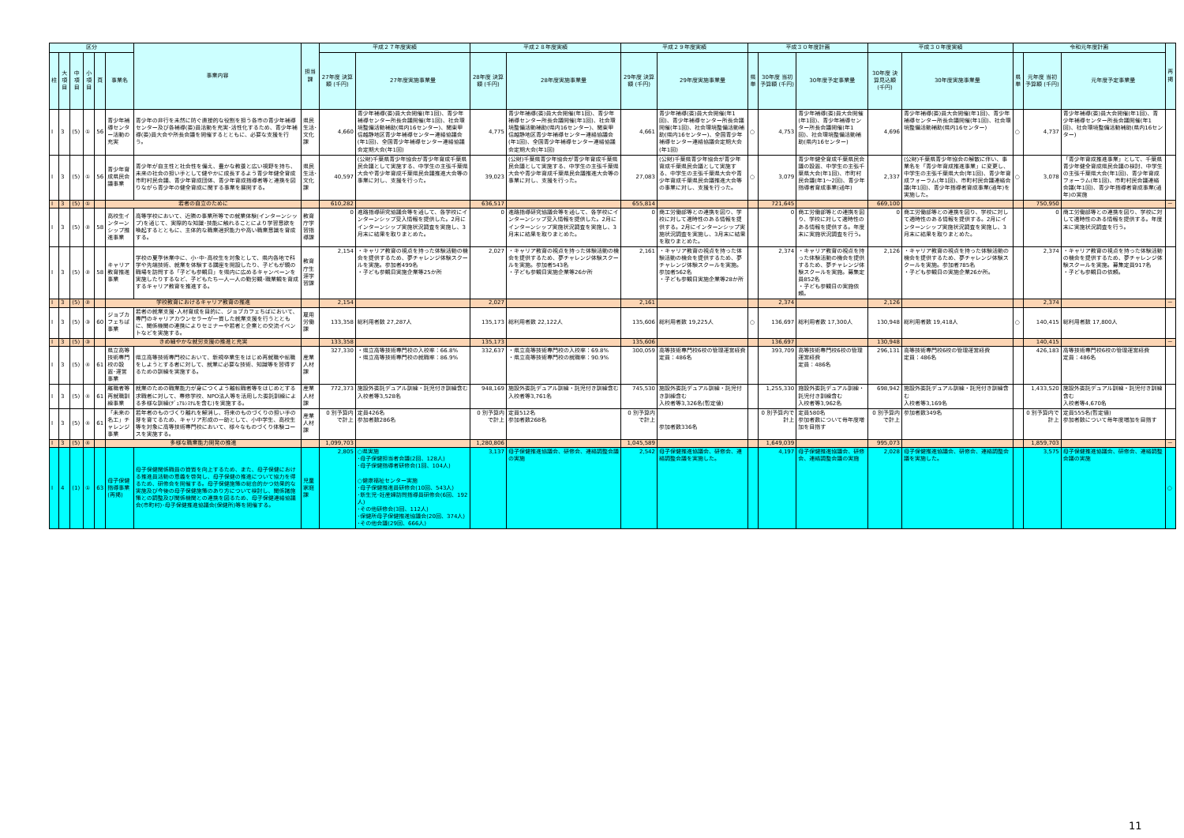| 区分 | | | | | | 事業内容 | 担当課 | 平成２７年度実績 | | 平成２８年度実績 | | 平成２９年度実績 | | 平成３０年度計画 | | | 平成３０年度実績 | | 令和元年度計画 | | | 再掲 |
| --- | --- | --- | --- | --- | --- | --- | --- | --- | --- | --- | --- | --- | --- | --- | --- | --- | --- | --- | --- | --- | --- | --- |
| 柱 | 大項目 | 中項目 | 小項目 | 頁 | 事業名 | | | 27年度 決算額 (千円) | 27年度実施事業量 | 28年度 決算額 (千円) | 28年度実施事業量 | 29年度 決算額 (千円) | 29年度実施事業量 | 県単 | 30年度 当初予算額 (千円) | 30年度予定事業量 | 30年度 決算見込額 (千円) | 30年度実施事業量 | 県単 | 元年度 当初予算額 (千円) | 元年度予定事業量 | |
| Ⅰ | 3 | (5) | ① | 56 | 青少年補導センター活動の充実 | 青少年の非行を未然に防ぐ直接的な役割を担う各市の青少年補導センター及び各補導(委)員活動を充実･活性化するため、青少年補導(委)員大会や所長会議を開催するとともに、必要な支援を行う。 | 県民生活･文化課 | 4,660 | 青少年補導(委)員大会開催(年1回)、青少年補導センター所長会議開催(年1回)、社会環境整備活動補助(県内16センター)、関東甲信越静地区青少年補導センター連絡協議会(年1回)、全国青少年補導センター連絡協議会定期大会(年1回) | 4,775 | 青少年補導(委)員大会開催(年1回)、青少年補導センター所長会議開催(年1回)、社会環境整備活動補助(県内16センター)、関東甲信越静地区青少年補導センター連絡協議会(年1回)、全国青少年補導センター連絡協議会定期大会(年1回) | 4,661 | 青少年補導(委)員大会開催(年1回)、青少年補導センター所長会議開催(年1回)、社会環境整備活動補助(県内16センター)、全国青少年補導センター連絡協議会定期大会(年1回) | ○ | 4,753 | 青少年補導(委)員大会開催(年1回)、青少年補導センター所長会議開催(年1回)、社会環境整備活動補助(県内16センター) | 4,696 | 青少年補導(委)員大会開催(年1回)、青少年補導センター所長会議開催(年1回)、社会環境整備活動補助(県内16センター) | ○ | 4,737 | 青少年補導(委)員大会開催(年1回)、青少年補導センター所長会議開催(年1回)、社会環境整備活動補助(県内16センター) | |
| Ⅰ | 3 | (5) | ① | 56 | 青少年育成県民会議事業 | 青少年が自主性と社会性を備え、豊かな教養と広い視野を持ち、未来の社会の担い手として健やかに成長するよう青少年健全育成市町村民会議、青少年育成団体、青少年育成指導者等と連携を図りながら青少年の健全育成に関する事業を展開する。 | 県民生活･文化課 | 40,597 | (公財)千葉県青少年協会が青少年育成千葉県民会議として実施する、中学生の主張千葉県大会や青少年育成千葉県民会議推進大会等の事業に対し、支援を行った。 | 39,023 | (公財)千葉県青少年協会が青少年育成千葉県民会議として実施する、中学生の主張千葉県大会や青少年育成千葉県民会議推進大会等の事業に対し、支援を行った。 | 27,083 | (公財)千葉県青少年協会が青少年育成千葉県民会議として実施する、中学生の主張千葉県大会や青少年育成千葉県民会議推進大会等の事業に対し、支援を行った。 | ○ | 3,079 | 青少年健全育成千葉県民会議の設置、中学生の主張千葉県大会(年1回)、市町村民会議(年1～2回)、青少年指導者育成事業(通年) | 2,337 | (公財)千葉県青少年協会の解散に伴い、事業名を「青少年育成推進事業」に変更し、中学生の主張千葉県大会(年1回)、青少年育成フォーラム(年1回)、市町村民会議連絡会議(年1回)、青少年指導者育成事業(通年)を実施した。 | ○ | 3,078 | 「青少年育成推進事業」として、千葉県青少年健全育成県民会議の検討、中学生の主張千葉県大会(年1回)、青少年育成フォーラム(年1回)、市町村民会議連絡会議(年1回)、青少年指導者育成事業(通年)の実施 | |
| Ⅰ | 3 | (5) | ① | | 若者の自立のために | | | 610,282 | | 636,517 | | 655,814 | | | 721,645 | | 669,100 | | | 750,950 | | － |
| Ⅰ | 3 | (5) | ② | 58 | 高校生インターンシップ推進事業 | 高等学校において、近隣の事業所等での就業体験(インターンシップ)を通じて、実際的な知識･技能に触れることにより学習意欲を喚起するとともに、主体的な職業選択能力や高い職業意識を育成する。 | 教育庁学習指導課 | 0 | 進路指導研究協議会等を通して、各学校にインターンシップ受入情報を提供した。2月にインターンシップ実施状況調査を実施し、3月末に結果を取りまとめた。 | 0 | 進路指導研究協議会等を通して、各学校にインターンシップ受入情報を提供した。2月にインターンシップ実施状況調査を実施し、3月末に結果を取りまとめた。 | 0 | 商工労働部等との連携を図り、学校に対して適時性のある情報を提供する。2月にインターンシップ実施状況調査を実施し、3月末に結果を取りまとめた。 | | 0 | 商工労働部等との連携を図り、学校に対して適時性のある情報を提供する。年度末に実施状況調査を行う。 | 0 | 商工労働部等との連携を図り、学校に対して適時性のある情報を提供する。2月にインターンシップ実施状況調査を実施し、3月末に結果を取りまとめた。 | | 0 | 商工労働部等との連携を図り、学校に対して適時性のある情報を提供する。年度末に実施状況調査を行う。 | |
| Ⅰ | 3 | (5) | ② | 58 | キャリア教育推進事業 | 学校の夏季休業中に、小･中･高校生を対象として、県内各地で科学や先端技術、就業を体験する講座を開設したり、子どもが親の職場を訪問する「子ども参観日」を県内に広めるキャンペーンを実施したりするなど、子どもたち一人一人の勤労観･職業観を育成するキャリア教育を推進する。 | 教育庁生涯学習課 | 2,154 | ・キャリア教育の視点を持った体験活動の機会を提供するため、夢チャレンジ体験スクールを実施。参加者499名 ・子ども参観日実施企業等25か所 | 2,027 | ・キャリア教育の視点を持った体験活動の機会を提供するため、夢チャレンジ体験スクールを実施。参加者543名 ・子ども参観日実施企業等26か所 | 2,161 | ・キャリア教育の視点を持った体験活動の機会を提供するため、夢チャレンジ体験スクールを実施。参加者562名 ・子ども参観日実施企業等28か所 | | 2,374 | ・キャリア教育の視点を持った体験活動の機会を提供するため、夢チャレンジ体験スクールを実施。募集定員852名 ・子ども参観日の実施依頼。 | 2,126 | ・キャリア教育の視点を持った体験活動の機会を提供するため、夢チャレンジ体験スクールを実施。参加者785名 ・子ども参観日の実施企業26か所。 | | 2,374 | ・キャリア教育の視点を持った体験活動の機会を提供するため、夢チャレンジ体験スクールを実施。募集定員917名 ・子ども参観日の依頼。 | |
| Ⅰ | 3 | (5) | ② | | 学校教育におけるキャリア教育の推進 | | | 2,154 | | 2,027 | | 2,161 | | | 2,374 | | 2,126 | | | 2,374 | | － |
| Ⅰ | 3 | (5) | ③ | 60 | ジョブカフェちば事業 | 若者の就業支援･人材育成を目的に、ジョブカフェちばにおいて、専門のキャリアカウンセラーが一貫した就業支援を行うとともに、関係機関の連携によりセミナーや若者と企業との交流イベントなどを実施する。 | 雇用労働課 | 133,358 | 総利用者数 27,287人 | 135,173 | 総利用者数 22,122人 | 135,606 | 総利用者数 19,225人 | ○ | 136,697 | 総利用者数 17,300人 | 130,948 | 総利用者数 19,418人 | ○ | 140,415 | 総利用者数 17,800人 | |
| Ⅰ | 3 | (5) | ③ | | きめ細やかな就労支援の推進と充実 | | | 133,358 | | 135,173 | | 135,606 | | | 136,697 | | 130,948 | | | 140,415 | | － |
| Ⅰ | 3 | (5) | ④ | 61 | 県立高等技術専門校の設置･運営事業 | 県立高等技術専門校において、新規卒業生をはじめ再就職や転職をしようとする者に対して、就業に必要な技術、知識等を習得するための訓練を実施する。 | 産業人材課 | 327,330 | ・県立高等技術専門校の入校率：66.8% ・県立高等技術専門校の就職率：86.9% | 332,637 | ・県立高等技術専門校の入校率：69.8% ・県立高等技術専門校の就職率：90.9% | 300,059 | 高等技術専門校6校の管理運営経費 定員：486名 | | 393,709 | 高等技術専門校6校の管理運営経費 定員：486名 | 296,131 | 高等技術専門校6校の管理運営経費 定員：486名 | | 426,183 | 高等技術専門校6校の管理運営経費 定員：486名 | |
| Ⅰ | 3 | (5) | ④ | 61 | 離職者等再就職訓練事業 | 就業のための職業能力が身につくよう離転職者等をはじめとする求職者に対して、専修学校、NPO法人等を活用した委託訓練による多様な訓練(ﾃﾞｭｱﾙｼｽﾃﾑを含む)を実施する。 | 産業人材課 | 772,373 | 施設外委託デュアル訓練・託児付き訓練含む 入校者等3,528名 | 948,169 | 施設外委託デュアル訓練・託児付き訓練含む 入校者等3,761名 | 745,530 | 施設外委託デュアル訓練・託児付き訓練含む 入校者等3,326名(暫定値) | | 1,255,330 | 施設外委託デュアル訓練・託児付き訓練含む 入校者等3,962名 | 698,942 | 施設外委託デュアル訓練・託児付き訓練含む 入校者等3,169名 | | 1,433,520 | 施設外委託デュアル訓練・託児付き訓練含む 入校者等4,670名 | |
| Ⅰ | 3 | (5) | ④ | 61 | 「未来の名工」チャレンジ事業 | 若年者のものづくり離れを解消し、将来のものづくりの担い手の芽を育てるため、キャリア形成の一助として、小中学生、高校生等を対象に高等技術専門校において、様々なものづくり体験コースを実施する。 | 産業人材課 | 0 別予算内で計上 | 定員426名 参加者数286名 | 0 別予算内で計上 | 定員512名 参加者数268名 | 0 別予算内で計上 | 参加者数336名 | | 0 別予算内で計上 | 定員580名 参加者数について毎年度増加を目指す | 0 別予算内で計上 | 参加者数349名 | | 0 別予算内で計上 | 定員555名(暫定値) 参加者数について毎年度増加を目指す | |
| Ⅰ | 3 | (5) | ④ | | 多様な職業能力開発の推進 | | | 1,099,703 | | 1,280,806 | | 1,045,589 | | | 1,649,039 | | 995,073 | | | 1,859,703 | | － |
| Ⅰ | 4 | (1) | ① | 63 | 母子保健指導事業(再掲) | 母子保健関係職員の資質を向上するため、また、母子保健における推進員活動の意義を啓発し、母子保健の推進について協力を得るため、研修会を開催する。母子保健施策の総合的かつ効果的な実施及び今後の母子保健施策のあり方について検討し、関係諸施策との調整及び関係機関との連携を図るため、母子保健連絡協議会(市町村)･母子保健推進協議会(保健所)等を開催する。 | 児童家庭課 | 2,805 | ○県実施 ･母子保健担当者会議(2回、128人) ･母子保健指導者研修会(1回、104人) ○健康福祉センター実施 ･母子保健推進員研修会(10回、543人) ･新生児･妊産婦訪問指導員研修会(6回、192人) ･その他研修会(3回、112人) ･保健所母子保健推進協議会(20回、374人) ･その他会議(29回、666人) | 3,137 | 母子保健推進協議会、研修会、連絡調整会議の実施 | 2,542 | 母子保健推進協議会、研修会、連絡調整会議を実施した。 | | 4,197 | 母子保健推進協議会、研修会、連絡調整会議の実施 | 2,028 | 母子保健推進協議会、研修会、連絡調整会議を実施した。 | | 3,575 | 母子保健推進協議会、研修会、連絡調整会議の実施 | ○ |
11